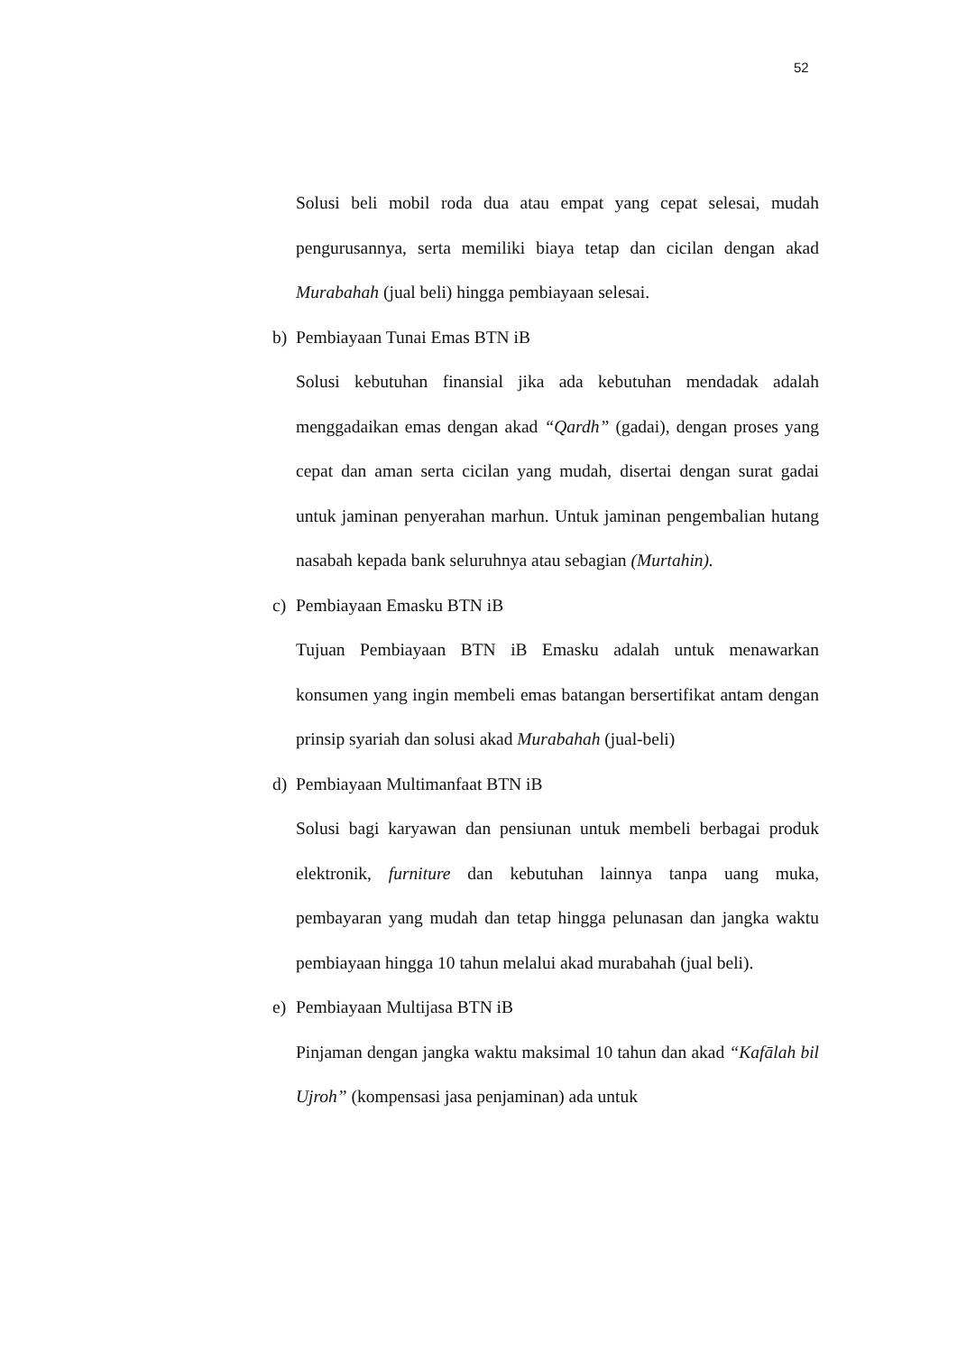52
Solusi beli mobil roda dua atau empat yang cepat selesai, mudah pengurusannya, serta memiliki biaya tetap dan cicilan dengan akad Murabahah (jual beli) hingga pembiayaan selesai.
b) Pembiayaan Tunai Emas BTN iB
Solusi kebutuhan finansial jika ada kebutuhan mendadak adalah menggadaikan emas dengan akad “Qardh” (gadai), dengan proses yang cepat dan aman serta cicilan yang mudah, disertai dengan surat gadai untuk jaminan penyerahan marhun. Untuk jaminan pengembalian hutang nasabah kepada bank seluruhnya atau sebagian (Murtahin).
c) Pembiayaan Emasku BTN iB
Tujuan Pembiayaan BTN iB Emasku adalah untuk menawarkan konsumen yang ingin membeli emas batangan bersertifikat antam dengan prinsip syariah dan solusi akad Murabahah (jual-beli)
d) Pembiayaan Multimanfaat BTN iB
Solusi bagi karyawan dan pensiunan untuk membeli berbagai produk elektronik, furniture dan kebutuhan lainnya tanpa uang muka, pembayaran yang mudah dan tetap hingga pelunasan dan jangka waktu pembiayaan hingga 10 tahun melalui akad murabahah (jual beli).
e) Pembiayaan Multijasa BTN iB
Pinjaman dengan jangka waktu maksimal 10 tahun dan akad “Kafālah bil Ujroh” (kompensasi jasa penjaminan) ada untuk